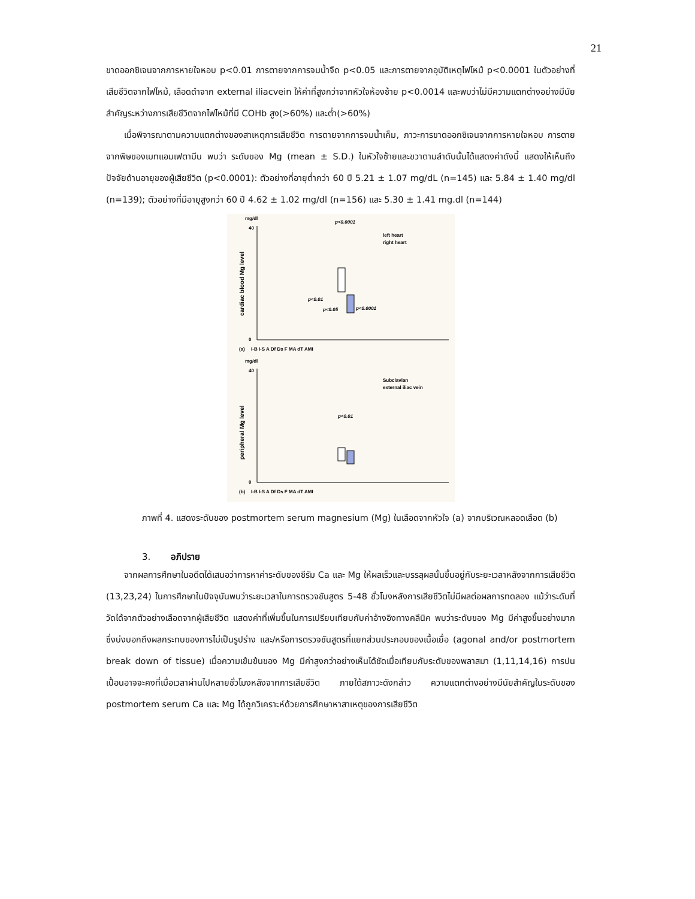21
ขาดออกซิเจนจากการหายใจหอบ p<0.01 การตายจากการจมน้ำจืด p<0.05 และการตายจากอุบัติเหตุไฟไหม้ p<0.0001 ในตัวอย่างที่เสียชีวิตจากไฟไหม้, เลือดดำจาก external iliacvein ให้ค่าที่สูงกว่าจากหัวใจห้องซ้าย p<0.0014 และพบว่าไม่มีความแตกต่างอย่างมีนัยสำคัญระหว่างการเสียชีวิตจากไฟไหม้ที่มี COHb สูง(>60%) และต่ำ(>60%)
เมื่อพิจารณาตามความแตกต่างของสาเหตุการเสียชีวิต การตายจากการจมน้ำเค็ม, ภาวะการขาดออกซิเจนจากการหายใจหอบ การตายจากพิษของเมทแอมเฟตามีน พบว่า ระดับของ Mg (mean ± S.D.) ในหัวใจซ้ายและขวาตามลำดับนั้นได้แสดงค่าดังนี้ แสดงให้เห็นถึงปัจจัยด้านอายุของผู้เสียชีวิต (p<0.0001): ตัวอย่างที่อายุต่ำกว่า 60 ปี 5.21 ± 1.07 mg/dL (n=145) และ 5.84 ± 1.40 mg/dl (n=139); ตัวอย่างที่มีอายุสูงกว่า 60 ปี 4.62 ± 1.02 mg/dl (n=156) และ 5.30 ± 1.41 mg.dl (n=144)
mg/dl
40
0
cardiac blood Mg level
p<0.0001
left heart
right heart
p<0.01
p<0.05
p<0.0001
(a)
I-B I-S A Df Ds F MA dT AMI
mg/dl
40
0
peripheral Mg level
Subclavian
external iliac vein
p<0.01
(b)
I-B I-S A Df Ds F MA dT AMI
ภาพที่ 4. แสดงระดับของ postmortem serum magnesium (Mg) ในเลือดจากหัวใจ (a) จากบริเวณหลอดเลือด (b)
3. อภิปราย
จากผลการศึกษาในอดีตได้เสนอว่าการหาค่าระดับของซีรัม Ca และ Mg ให้ผลเร็วและบรรลุผลนั้นขึ้นอยู่กับระยะเวลาหลังจากการเสียชีวิต (13,23,24) ในการศึกษาในปัจจุบันพบว่าระยะเวลาในการตรวจชันสูตร 5-48 ชั่วโมงหลังการเสียชีวิตไม่มีผลต่อผลการทดลอง แม้ว่าระดับที่วัดได้จากตัวอย่างเลือดจากผู้เสียชีวิต แสดงค่าที่เพิ่มขึ้นในการเปรียบเทียบกับค่าอ้างอิงทางคลีนิค พบว่าระดับของ Mg มีค่าสูงขึ้นอย่างมาก ซึ่งบ่งบอกถึงผลกระทบของการไม่เป็นรูปร่าง และ/หรือการตรวจชันสูตรที่แยกส่วนประกอบของเนื้อเยื่อ (agonal and/or postmortem break down of tissue) เมื่อความเข้มข้นของ Mg มีค่าสูงกว่าอย่างเห็นได้ชัดเมื่อเทียบกับระดับของพลาสมา (1,11,14,16) การปนเปื้อนอาจจะคงที่เมื่อเวลาผ่านไปหลายชั่วโมงหลังจากการเสียชีวิต ภายใต้สภาวะดังกล่าว ความแตกต่างอย่างมีนัยสำคัญในระดับของ postmortem serum Ca และ Mg ได้ถูกวิเคราะห์ด้วยการศึกษาหาสาเหตุของการเสียชีวิต